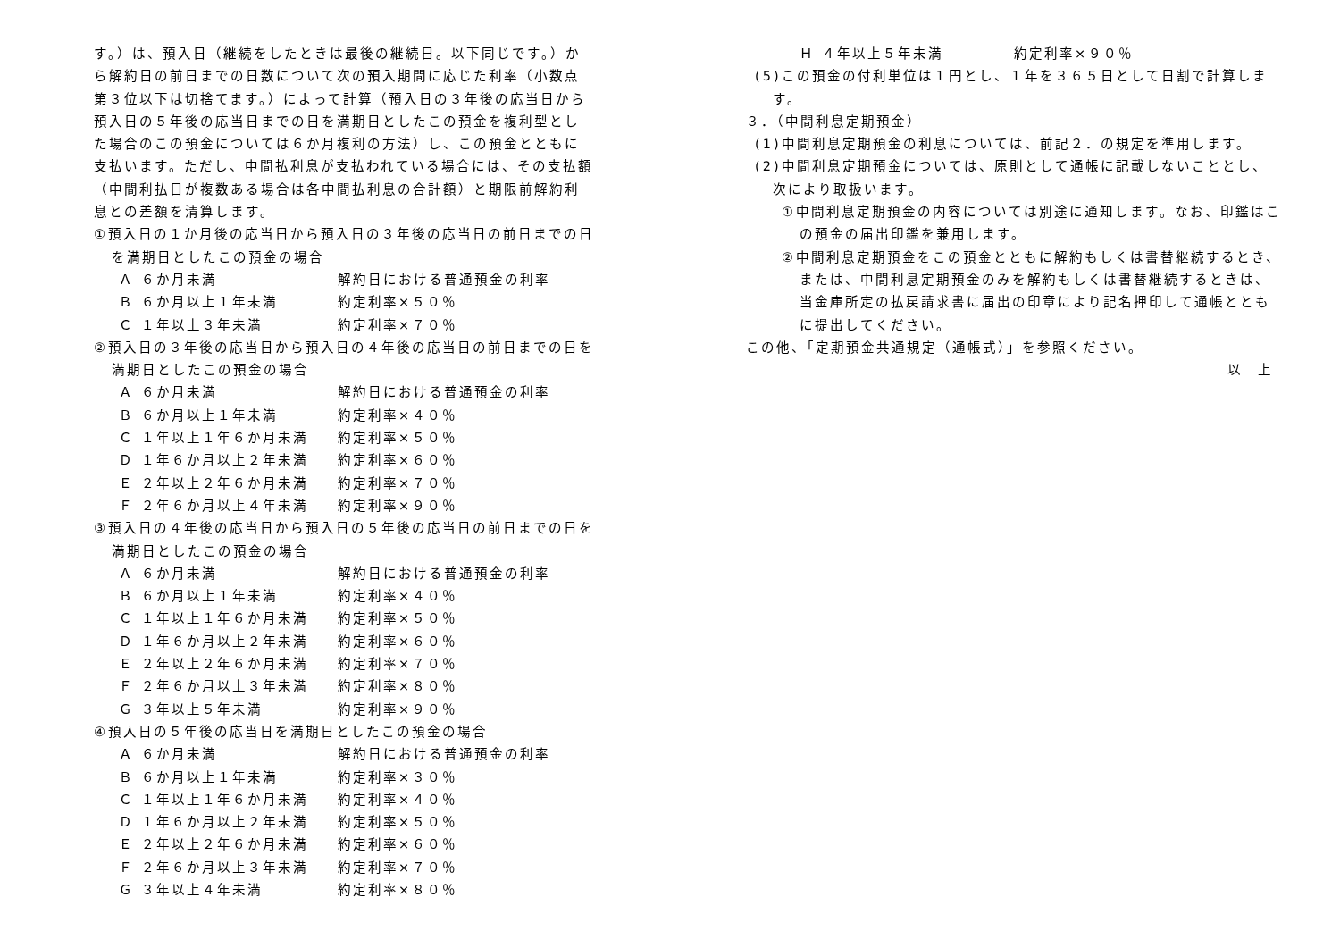す。）は、預入日（継続をしたときは最後の継続日。以下同じです。）から解約日の前日までの日数について次の預入期間に応じた利率（小数点第３位以下は切捨てます。）によって計算（預入日の３年後の応当日から預入日の５年後の応当日までの日を満期日としたこの預金を複利型とした場合のこの預金については６か月複利の方法）し、この預金とともに支払います。ただし、中間払利息が支払われている場合には、その支払額（中間利払日が複数ある場合は各中間払利息の合計額）と期限前解約利息との差額を清算します。
①預入日の１か月後の応当日から預入日の３年後の応当日の前日までの日を満期日としたこの預金の場合
| Ａ ６か月未満 | 解約日における普通預金の利率 |
| Ｂ ６か月以上１年未満 | 約定利率×５０％ |
| Ｃ １年以上３年未満 | 約定利率×７０％ |
②預入日の３年後の応当日から預入日の４年後の応当日の前日までの日を満期日としたこの預金の場合
| Ａ ６か月未満 | 解約日における普通預金の利率 |
| Ｂ ６か月以上１年未満 | 約定利率×４０％ |
| Ｃ １年以上１年６か月未満 | 約定利率×５０％ |
| Ｄ １年６か月以上２年未満 | 約定利率×６０％ |
| Ｅ ２年以上２年６か月未満 | 約定利率×７０％ |
| Ｆ ２年６か月以上４年未満 | 約定利率×９０％ |
③預入日の４年後の応当日から預入日の５年後の応当日の前日までの日を満期日としたこの預金の場合
| Ａ ６か月未満 | 解約日における普通預金の利率 |
| Ｂ ６か月以上１年未満 | 約定利率×４０％ |
| Ｃ １年以上１年６か月未満 | 約定利率×５０％ |
| Ｄ １年６か月以上２年未満 | 約定利率×６０％ |
| Ｅ ２年以上２年６か月未満 | 約定利率×７０％ |
| Ｆ ２年６か月以上３年未満 | 約定利率×８０％ |
| Ｇ ３年以上５年未満 | 約定利率×９０％ |
④預入日の５年後の応当日を満期日としたこの預金の場合
| Ａ ６か月未満 | 解約日における普通預金の利率 |
| Ｂ ６か月以上１年未満 | 約定利率×３０％ |
| Ｃ １年以上１年６か月未満 | 約定利率×４０％ |
| Ｄ １年６か月以上２年未満 | 約定利率×５０％ |
| Ｅ ２年以上２年６か月未満 | 約定利率×６０％ |
| Ｆ ２年６か月以上３年未満 | 約定利率×７０％ |
| Ｇ ３年以上４年未満 | 約定利率×８０％ |
| Ｈ ４年以上５年未満 | 約定利率×９０％ |
(5)この預金の付利単位は１円とし、１年を３６５日として日割で計算します。
３．（中間利息定期預金）
(1)中間利息定期預金の利息については、前記２．の規定を準用します。
(2)中間利息定期預金については、原則として通帳に記載しないこととし、次により取扱います。
①中間利息定期預金の内容については別途に通知します。なお、印鑑はこの預金の届出印鑑を兼用します。
②中間利息定期預金をこの預金とともに解約もしくは書替継続するとき、または、中間利息定期預金のみを解約もしくは書替継続するときは、当金庫所定の払戻請求書に届出の印章により記名押印して通帳とともに提出してください。
この他、「定期預金共通規定（通帳式）」を参照ください。
以　上